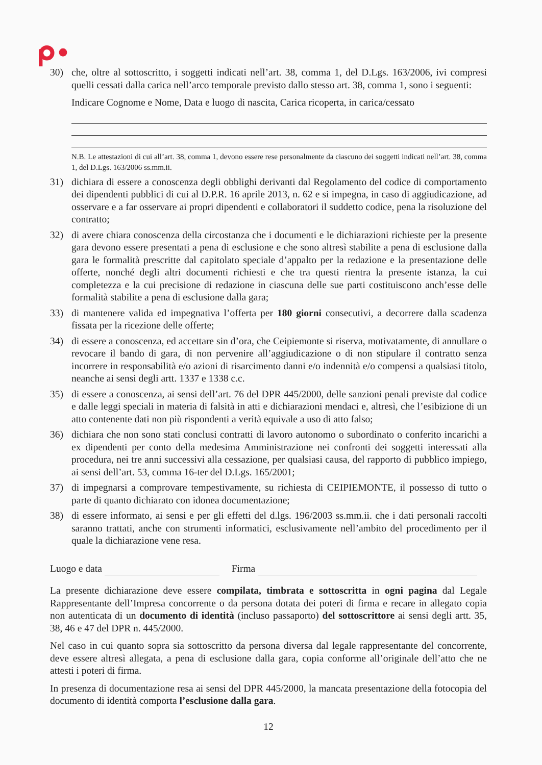30) che, oltre al sottoscritto, i soggetti indicati nell’art. 38, comma 1, del D.Lgs. 163/2006, ivi compresi quelli cessati dalla carica nell’arco temporale previsto dallo stesso art. 38, comma 1, sono i seguenti:
Indicare Cognome e Nome, Data e luogo di nascita, Carica ricoperta, in carica/cessato
N.B. Le attestazioni di cui all’art. 38, comma 1, devono essere rese personalmente da ciascuno dei soggetti indicati nell’art. 38, comma 1, del D.Lgs. 163/2006 ss.mm.ii.
31) dichiara di essere a conoscenza degli obblighi derivanti dal Regolamento del codice di comportamento dei dipendenti pubblici di cui al D.P.R. 16 aprile 2013, n. 62 e si impegna, in caso di aggiudicazione, ad osservare e a far osservare ai propri dipendenti e collaboratori il suddetto codice, pena la risoluzione del contratto;
32) di avere chiara conoscenza della circostanza che i documenti e le dichiarazioni richieste per la presente gara devono essere presentati a pena di esclusione e che sono altresì stabilite a pena di esclusione dalla gara le formalità prescritte dal capitolato speciale d’appalto per la redazione e la presentazione delle offerte, nonché degli altri documenti richiesti e che tra questi rientra la presente istanza, la cui completezza e la cui precisione di redazione in ciascuna delle sue parti costituiscono anch’esse delle formalità stabilite a pena di esclusione dalla gara;
33) di mantenere valida ed impegnativa l’offerta per 180 giorni consecutivi, a decorrere dalla scadenza fissata per la ricezione delle offerte;
34) di essere a conoscenza, ed accettare sin d’ora, che Ceipiemonte si riserva, motivatamente, di annullare o revocare il bando di gara, di non pervenire all’aggiudicazione o di non stipulare il contratto senza incorrere in responsabilità e/o azioni di risarcimento danni e/o indennità e/o compensi a qualsiasi titolo, neanche ai sensi degli artt. 1337 e 1338 c.c.
35) di essere a conoscenza, ai sensi dell’art. 76 del DPR 445/2000, delle sanzioni penali previste dal codice e dalle leggi speciali in materia di falsità in atti e dichiarazioni mendaci e, altresì, che l’esibizione di un atto contenente dati non più rispondenti a verità equivale a uso di atto falso;
36) dichiara che non sono stati conclusi contratti di lavoro autonomo o subordinato o conferito incarichi a ex dipendenti per conto della medesima Amministrazione nei confronti dei soggetti interessati alla procedura, nei tre anni successivi alla cessazione, per qualsiasi causa, del rapporto di pubblico impiego, ai sensi dell’art. 53, comma 16-ter del D.Lgs. 165/2001;
37) di impegnarsi a comprovare tempestivamente, su richiesta di CEIPIEMONTE, il possesso di tutto o parte di quanto dichiarato con idonea documentazione;
38) di essere informato, ai sensi e per gli effetti del d.lgs. 196/2003 ss.mm.ii. che i dati personali raccolti saranno trattati, anche con strumenti informatici, esclusivamente nell’ambito del procedimento per il quale la dichiarazione vene resa.
Luogo e data Firma
La presente dichiarazione deve essere compilata, timbrata e sottoscritta in ogni pagina dal Legale Rappresentante dell’Impresa concorrente o da persona dotata dei poteri di firma e recare in allegato copia non autenticata di un documento di identità (incluso passaporto) del sottoscrittore ai sensi degli artt. 35, 38, 46 e 47 del DPR n. 445/2000.
Nel caso in cui quanto sopra sia sottoscritto da persona diversa dal legale rappresentante del concorrente, deve essere altresì allegata, a pena di esclusione dalla gara, copia conforme all’originale dell’atto che ne attesti i poteri di firma.
In presenza di documentazione resa ai sensi del DPR 445/2000, la mancata presentazione della fotocopia del documento di identità comporta l’esclusione dalla gara.
12